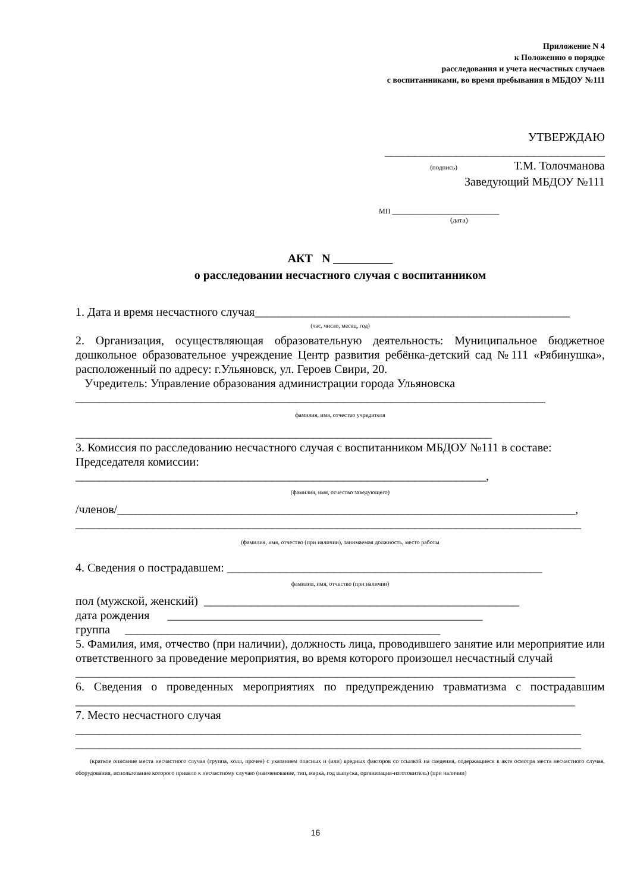Приложение N 4
к Положению о порядке
расследования и учета несчастных случаев
с воспитанниками, во время пребывания в МБДОУ №111
УТВЕРЖДАЮ
_____________________________________
(подпись) Т.М. Толочманова
Заведующий МБДОУ №111
МП ______________________________
(дата)
АКТ N __________
о расследовании несчастного случая с воспитанником
1. Дата и время несчастного случая_____________________________________________________
(час, число, месяц, год)
2. Организация, осуществляющая образовательную деятельность: Муниципальное бюджетное дошкольное образовательное учреждение Центр развития ребёнка-детский сад №111 «Рябинушка», расположенный по адресу: г.Ульяновск, ул. Героев Свири, 20.
Учредитель: Управление образования администрации города Ульяновска
_______________________________________________________________________________
фамилия, имя, отчество учредителя
______________________________________________________________________
3. Комиссия по расследованию несчастного случая с воспитанником МБДОУ №111 в составе:
Председателя комиссии:
_____________________________________________________________________,
(фамилия, имя, отчество заведующего)
/членов/_____________________________________________________________________________,
_____________________________________________________________________________________
(фамилия, имя, отчество (при наличии), занимаемая должность, место работы
4. Сведения о пострадавшем: _____________________________________________________
фамилия, имя, отчество (при наличии)
пол (мужской, женский) _____________________________________________________
дата рождения _____________________________________________________
группа _____________________________________________________
5. Фамилия, имя, отчество (при наличии), должность лица, проводившего занятие или мероприятие или ответственного за проведение мероприятия, во время которого произошел несчастный случай
____________________________________________________________________________________
6. Сведения о проведенных мероприятиях по предупреждению травматизма с пострадавшим ____________________________________________________________________________________
7. Место несчастного случая
_____________________________________________________________________________________
_____________________________________________________________________________________
(краткое описание места несчастного случая (группа, холл, прочее) с указанием опасных и (или) вредных факторов со ссылкой на сведения, содержащиеся в акте осмотра места несчастного случая, оборудования, использование которого привело к несчастному случаю (наименование, тип, марка, год выпуска, организация-изготовитель) (при наличии)
16